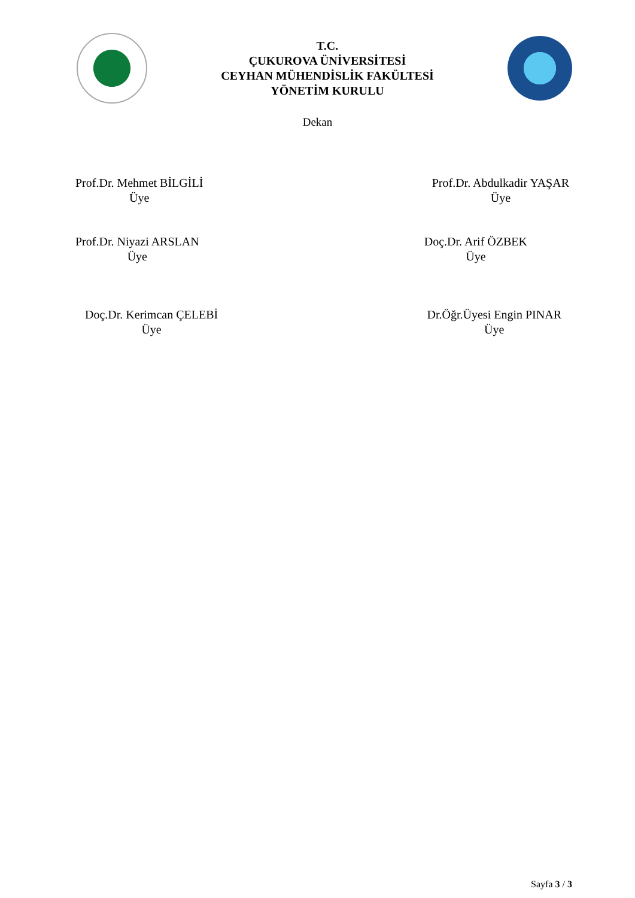T.C.
ÇUKUROVA ÜNİVERSİTESİ
CEYHAN MÜHENDİSLİK FAKÜLTESİ
YÖNETİM KURULU
Dekan
Prof.Dr. Mehmet BİLGİLİ
Üye
Prof.Dr. Abdulkadir YAŞAR
Üye
Prof.Dr. Niyazi ARSLAN
Üye
Doç.Dr. Arif ÖZBEK
Üye
Doç.Dr. Kerimcan ÇELEBİ
Üye
Dr.Öğr.Üyesi Engin PINAR
Üye
Sayfa 3 / 3